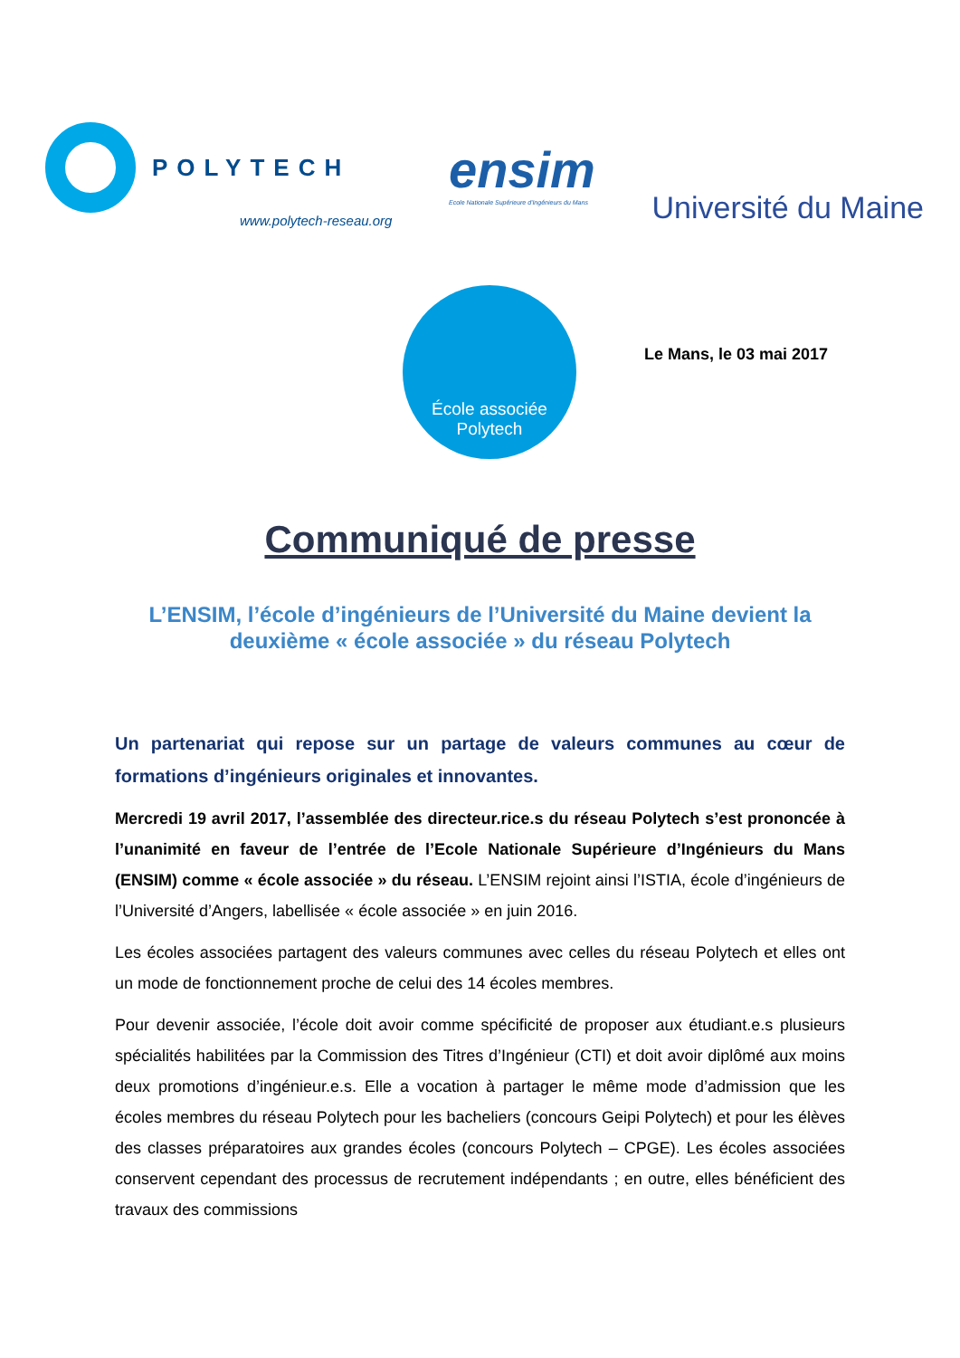POLYTECH
www.polytech-reseau.org
ensim
Ecole Nationale Supérieure d'Ingénieurs du Mans
Université du Maine
École associée
Polytech
Le Mans, le 03 mai 2017
Communiqué de presse
L’ENSIM, l’école d’ingénieurs de l’Université du Maine devient la deuxième « école associée » du réseau Polytech
Un partenariat qui repose sur un partage de valeurs communes au cœur de formations d’ingénieurs originales et innovantes.
Mercredi 19 avril 2017, l’assemblée des directeur.rice.s du réseau Polytech s’est prononcée à l’unanimité en faveur de l’entrée de l’Ecole Nationale Supérieure d’Ingénieurs du Mans (ENSIM) comme « école associée » du réseau. L’ENSIM rejoint ainsi l’ISTIA, école d’ingénieurs de l’Université d’Angers, labellisée « école associée » en juin 2016.
Les écoles associées partagent des valeurs communes avec celles du réseau Polytech et elles ont un mode de fonctionnement proche de celui des 14 écoles membres.
Pour devenir associée, l’école doit avoir comme spécificité de proposer aux étudiant.e.s plusieurs spécialités habilitées par la Commission des Titres d’Ingénieur (CTI) et doit avoir diplômé aux moins deux promotions d’ingénieur.e.s. Elle a vocation à partager le même mode d’admission que les écoles membres du réseau Polytech pour les bacheliers (concours Geipi Polytech) et pour les élèves des classes préparatoires aux grandes écoles (concours Polytech – CPGE). Les écoles associées conservent cependant des processus de recrutement indépendants ; en outre, elles bénéficient des travaux des commissions